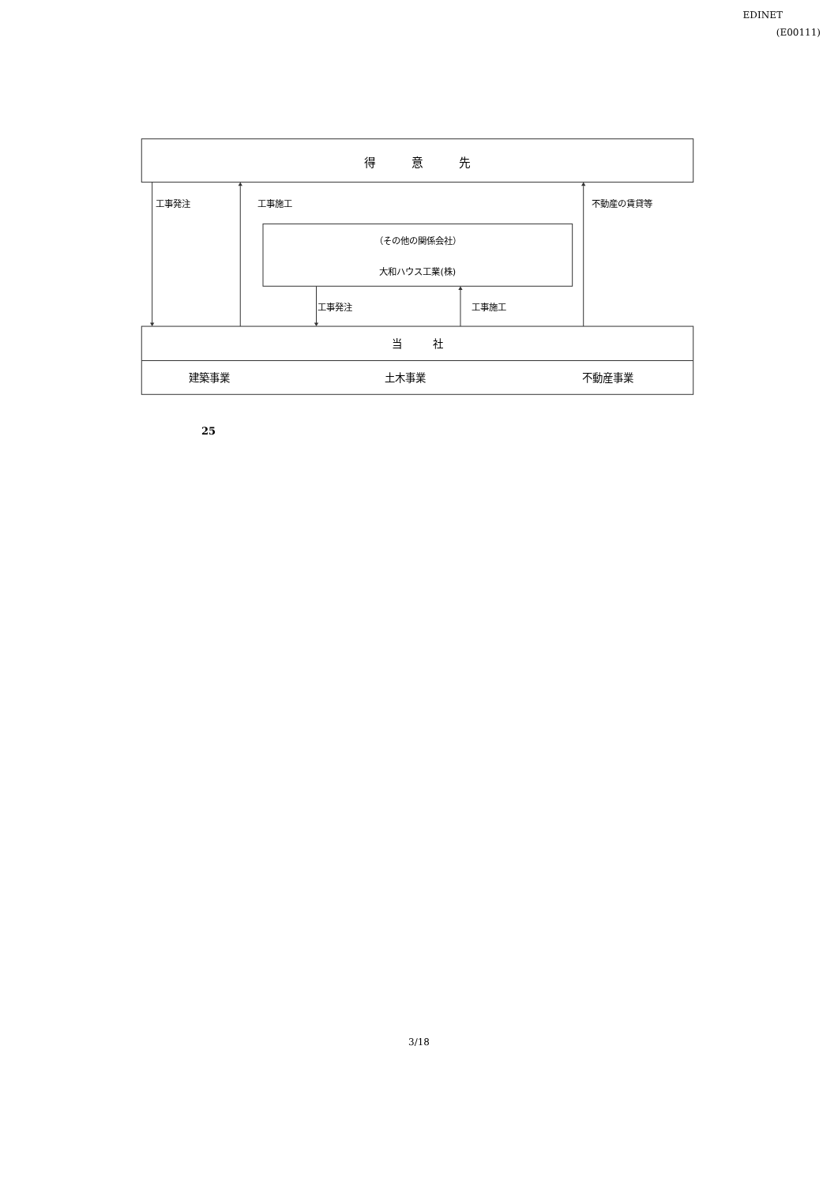EDINET
(E00111)
得　　　意　　　先
工事発注
工事施工
不動産の賃貸等
（その他の関係会社）
大和ハウス工業(株)
工事発注
工事施工
当　　　社
建築事業
土木事業
不動産事業
25
3/18